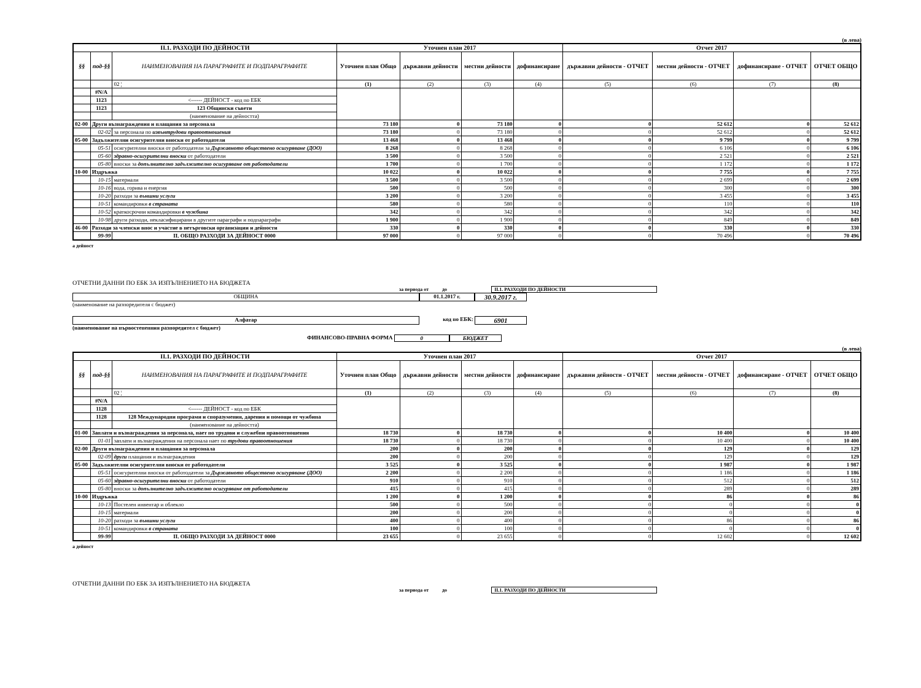(в лева)
| II.1. РАЗХОДИ ПО ДЕЙНОСТИ | | | Уточнен план 2017 | | | | Отчет 2017 | | | |
| --- | --- | --- | --- | --- | --- | --- | --- | --- | --- | --- |
| §§ | под-§§ | НАИМЕНОВАНИЯ НА ПАРАГРАФИТЕ И ПОДПАРАГРАФИТЕ | Уточнен план Общо | държавни дейности | местни дейности | дофинансиране | държавни дейности - ОТЧЕТ | местни дейности - ОТЧЕТ | дофинансиране - ОТЧЕТ | ОТЧЕТ ОБЩО |
| | | 02 ¦ | (1) | (2) | (3) | (4) | (5) | (6) | (7) | (8) |
| | #N/A | | | | | | | | | |
| | 1123 | <------ ДЕЙНОСТ - код по ЕБК | | | | | | | | |
| | 1123 | 123 Общински съвети | | | | | | | | |
| | | (наименование на дейността) | | | | | | | | |
| 02-00 | Други възнаграждения и плащания за персонала | | 73 180 | 0 | 73 180 | 0 | 0 | 52 612 | 0 | 52 612 |
| | 02-02 | за персонала по извънтрудови правоотношения | 73 180 | 0 | 73 180 | 0 | 0 | 52 612 | 0 | 52 612 |
| 05-00 | Задължителни осигурителни вноски от работодатели | | 13 468 | 0 | 13 468 | 0 | 0 | 9 799 | 0 | 9 799 |
| | 05-51 | осигурителни вноски от работодатели за Държавното обществено осигуряване (ДОО) | 8 268 | 0 | 8 268 | 0 | 0 | 6 106 | 0 | 6 106 |
| | 05-60 | здравно-осигурителни вноски от работодатели | 3 500 | 0 | 3 500 | 0 | 0 | 2 521 | 0 | 2 521 |
| | 05-80 | вноски за допълнително задължително осигуряване от работодатели | 1 700 | 0 | 1 700 | 0 | 0 | 1 172 | 0 | 1 172 |
| 10-00 | Издръжка | | 10 022 | 0 | 10 022 | 0 | 0 | 7 755 | 0 | 7 755 |
| | 10-15 | материали | 3 500 | 0 | 3 500 | 0 | 0 | 2 699 | 0 | 2 699 |
| | 10-16 | вода, горива и енергия | 500 | 0 | 500 | 0 | 0 | 300 | 0 | 300 |
| | 10-20 | разходи за външни услуги | 3 200 | 0 | 3 200 | 0 | 0 | 3 455 | 0 | 3 455 |
| | 10-51 | командировки в страната | 580 | 0 | 580 | 0 | 0 | 110 | 0 | 110 |
| | 10-52 | краткосрочни командировки в чужбина | 342 | 0 | 342 | 0 | 0 | 342 | 0 | 342 |
| | 10-98 | други разходи, некласифицирани в другите параграфи и подпараграфи | 1 900 | 0 | 1 900 | 0 | 0 | 849 | 0 | 849 |
| 46-00 | Разходи за членски внос и участие в нетърговски организации и дейности | | 330 | 0 | 330 | 0 | 0 | 330 | 0 | 330 |
| | 99-99 | II. ОБЩО РАЗХОДИ ЗА ДЕЙНОСТ 0000 | 97 000 | 0 | 97 000 | 0 | 0 | 70 496 | 0 | 70 496 |
а дейност
ОТЧЕТНИ ДАННИ ПО ЕБК ЗА ИЗПЪЛНЕНИЕТО НА БЮДЖЕТА
за периода от до II.1. РАЗХОДИ ПО ДЕЙНОСТИ
ОБЩИНА 01.1.2017 г. 30.9.2017 г.
(наименование на разпоредителя с бюджет)
Алфатар код по ЕБК: 6901
(наименование на първостепенния разпоредител с бюджет)
ФИНАНСОВО-ПРАВНА ФОРМА 0 БЮДЖЕТ
(в лева)
| II.1. РАЗХОДИ ПО ДЕЙНОСТИ | | | Уточнен план 2017 | | | | Отчет 2017 | | | |
| --- | --- | --- | --- | --- | --- | --- | --- | --- | --- | --- |
| §§ | под-§§ | НАИМЕНОВАНИЯ НА ПАРАГРАФИТЕ И ПОДПАРАГРАФИТЕ | Уточнен план Общо | държавни дейности | местни дейности | дофинансиране | държавни дейности - ОТЧЕТ | местни дейности - ОТЧЕТ | дофинансиране - ОТЧЕТ | ОТЧЕТ ОБЩО |
| | | 02 ¦ | (1) | (2) | (3) | (4) | (5) | (6) | (7) | (8) |
| | #N/A | | | | | | | | | |
| | 1128 | <------ ДЕЙНОСТ - код по ЕБК | | | | | | | | |
| | 1128 | 128 Международни програми и споразумения, дарения и помощи от чужбина | | | | | | | | |
| | | (наименование на дейността) | | | | | | | | |
| 01-00 | Заплати и възнаграждения за персонала, нает по трудови и служебни правоотношения | | 18 730 | 0 | 18 730 | 0 | 0 | 10 400 | 0 | 10 400 |
| | 01-01 | заплати и възнаграждения на персонала нает по трудови правоотношения | 18 730 | 0 | 18 730 | 0 | 0 | 10 400 | 0 | 10 400 |
| 02-00 | Други възнаграждения и плащания за персонала | | 200 | 0 | 200 | 0 | 0 | 129 | 0 | 129 |
| | 02-09 | други плащания и възнаграждения | 200 | 0 | 200 | 0 | 0 | 129 | 0 | 129 |
| 05-00 | Задължителни осигурителни вноски от работодатели | | 3 525 | 0 | 3 525 | 0 | 0 | 1 987 | 0 | 1 987 |
| | 05-51 | осигурителни вноски от работодатели за Държавното обществено осигуряване (ДОО) | 2 200 | 0 | 2 200 | 0 | 0 | 1 186 | 0 | 1 186 |
| | 05-60 | здравно-осигурителни вноски от работодатели | 910 | 0 | 910 | 0 | 0 | 512 | 0 | 512 |
| | 05-80 | вноски за допълнително задължително осигуряване от работодатели | 415 | 0 | 415 | 0 | 0 | 289 | 0 | 289 |
| 10-00 | Издръжка | | 1 200 | 0 | 1 200 | 0 | 0 | 86 | 0 | 86 |
| | 10-13 | Постелен инвентар и облекло | 500 | 0 | 500 | 0 | 0 | 0 | 0 | 0 |
| | 10-15 | материали | 200 | 0 | 200 | 0 | 0 | 0 | 0 | 0 |
| | 10-20 | разходи за външни услуги | 400 | 0 | 400 | 0 | 0 | 86 | 0 | 86 |
| | 10-51 | командировки в страната | 100 | 0 | 100 | 0 | 0 | 0 | 0 | 0 |
| | 99-99 | II. ОБЩО РАЗХОДИ ЗА ДЕЙНОСТ 0000 | 23 655 | 0 | 23 655 | 0 | 0 | 12 602 | 0 | 12 602 |
а дейност
ОТЧЕТНИ ДАННИ ПО ЕБК ЗА ИЗПЪЛНЕНИЕТО НА БЮДЖЕТА
за периода от до II.1. РАЗХОДИ ПО ДЕЙНОСТИ